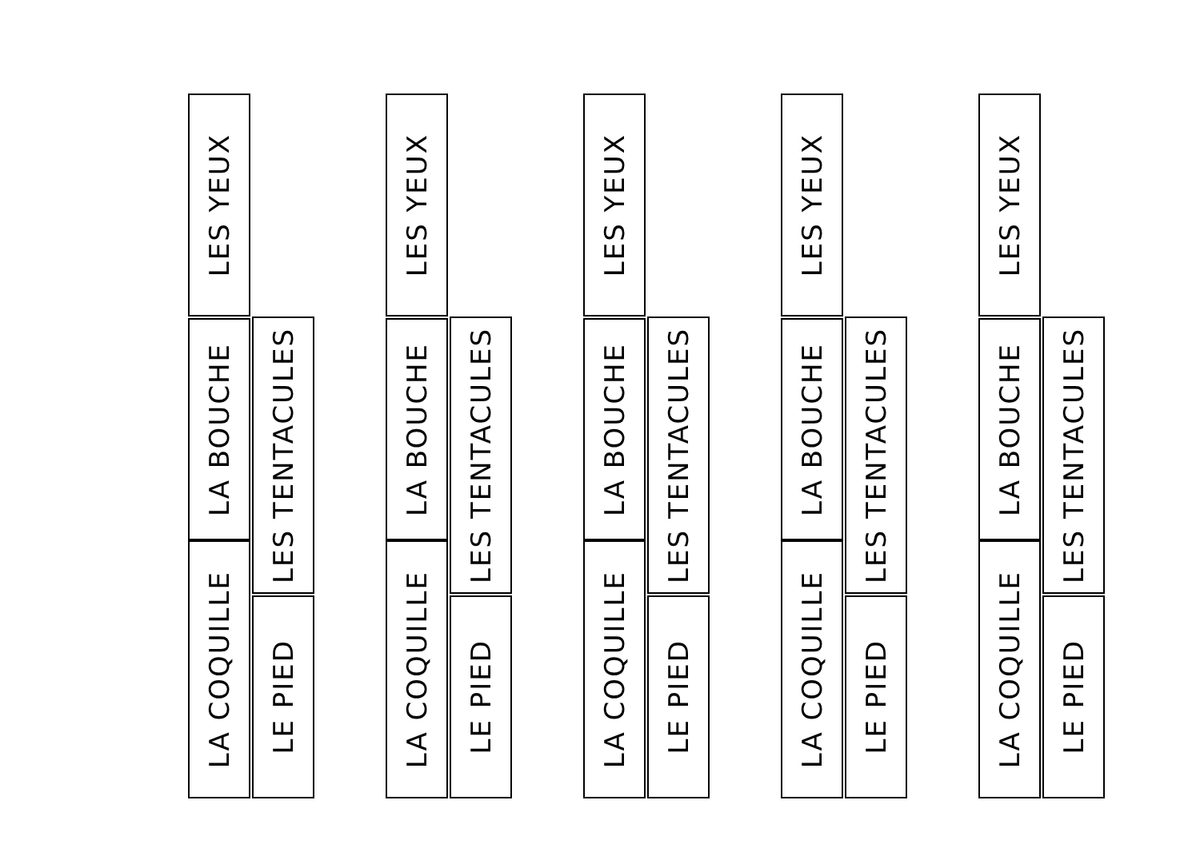LES YEUX
LA BOUCHE
LA COQUILLE
LES TENTACULES
LE PIED
LES YEUX
LA BOUCHE
LA COQUILLE
LES TENTACULES
LE PIED
LES YEUX
LA BOUCHE
LA COQUILLE
LES TENTACULES
LE PIED
LES YEUX
LA BOUCHE
LA COQUILLE
LES TENTACULES
LE PIED
LES YEUX
LA BOUCHE
LA COQUILLE
LES TENTACULES
LE PIED